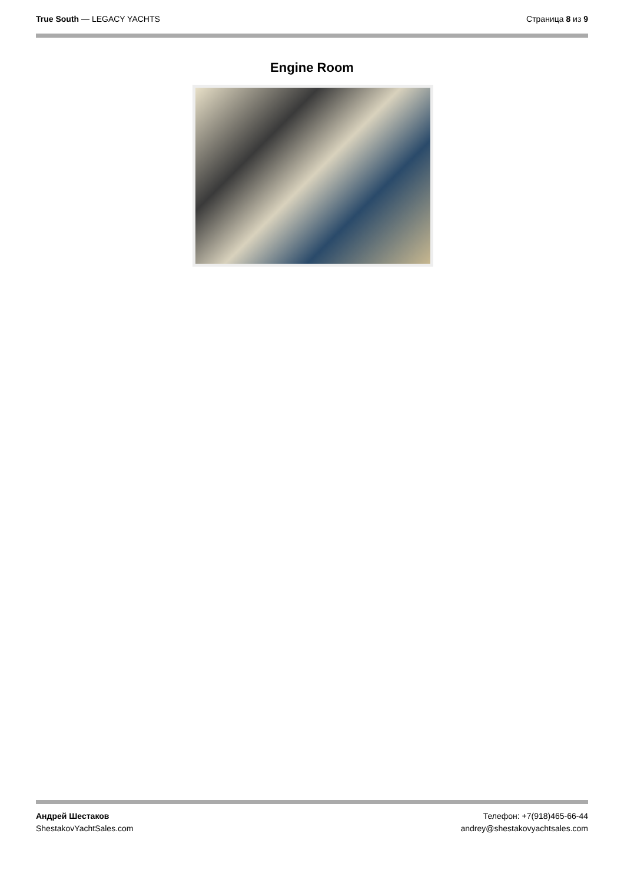True South — LEGACY YACHTS Страница 8 из 9
Engine Room
Андрей Шестаков
ShestakovYachtSales.com
Телефон: +7(918)465-66-44
andrey@shestakovyachtsales.com